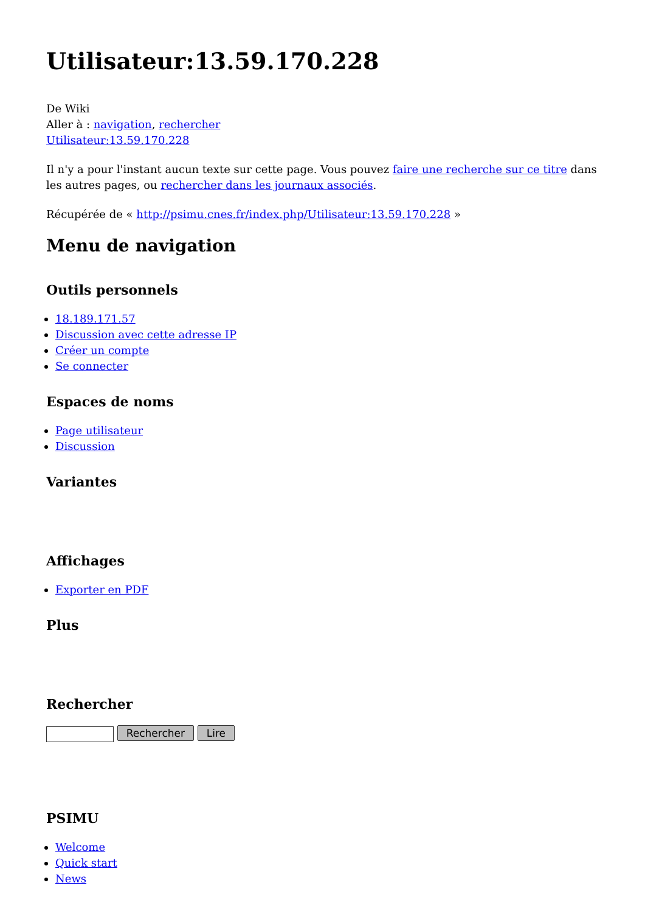Utilisateur:13.59.170.228
De Wiki
Aller à : navigation, rechercher
Utilisateur:13.59.170.228
Il n'y a pour l'instant aucun texte sur cette page. Vous pouvez faire une recherche sur ce titre dans les autres pages, ou rechercher dans les journaux associés.
Récupérée de « http://psimu.cnes.fr/index.php/Utilisateur:13.59.170.228 »
Menu de navigation
Outils personnels
18.189.171.57
Discussion avec cette adresse IP
Créer un compte
Se connecter
Espaces de noms
Page utilisateur
Discussion
Variantes
Affichages
Exporter en PDF
Plus
Rechercher
Rechercher Lire
PSIMU
Welcome
Quick start
News